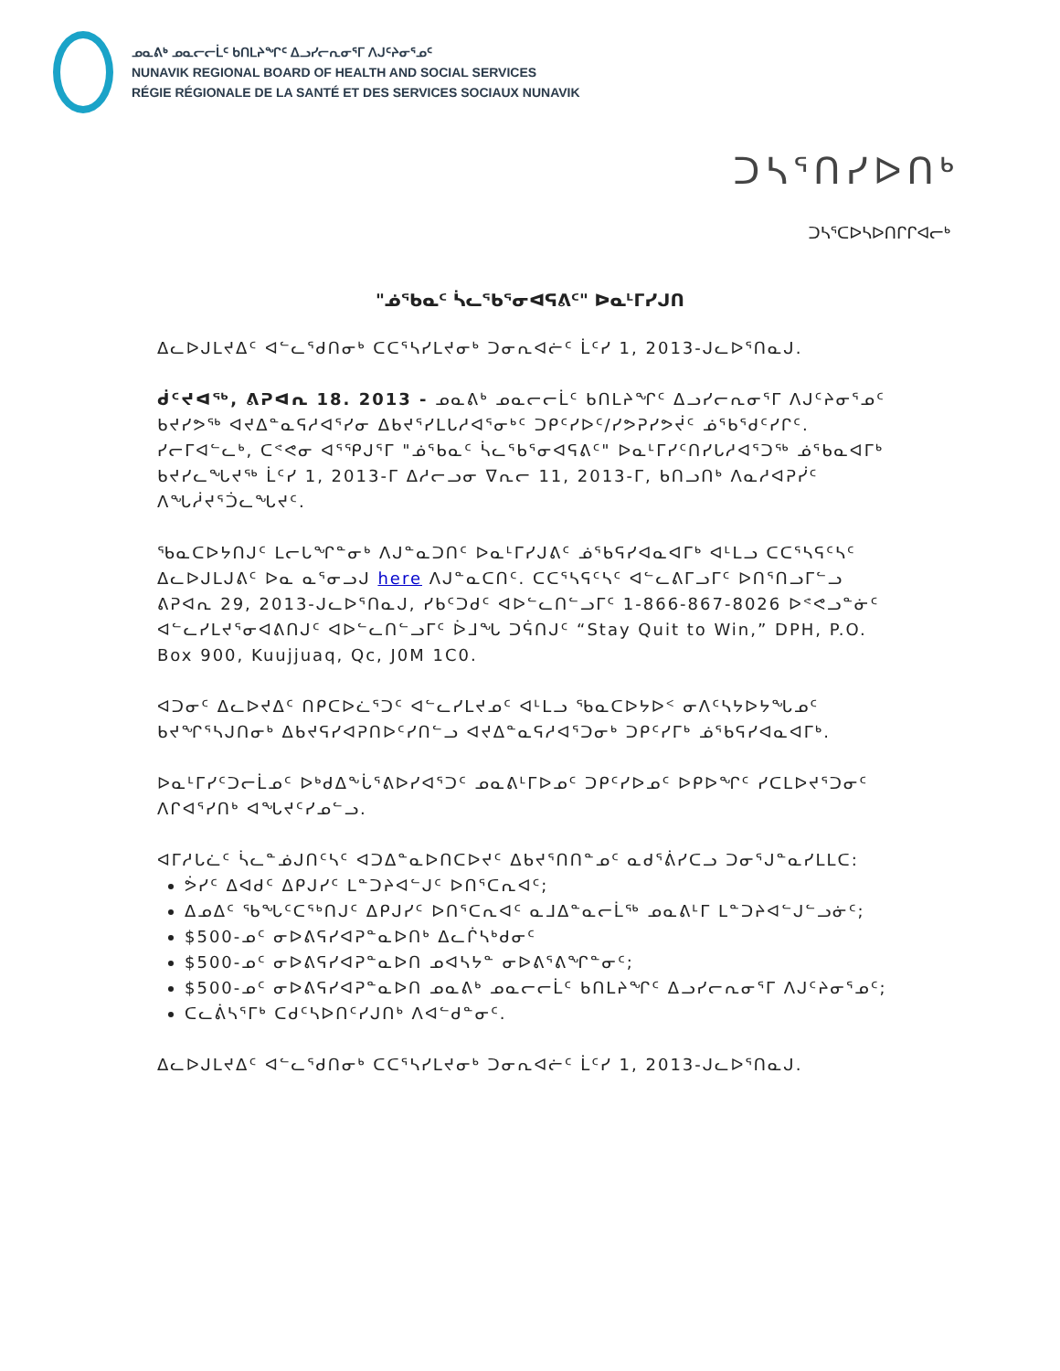ᓄᓇᕕᒃ ᓄᓇᓕᓕᒫᑦ ᑲᑎᒪᔨᖏᑦ ᐃᓗᓯᓕᕆᓂᕐᒥ ᐱᒍᑦᔨᓂᕐᓄᑦ
NUNAVIK REGIONAL BOARD OF HEALTH AND SOCIAL SERVICES
RÉGIE RÉGIONALE DE LA SANTÉ ET DES SERVICES SOCIAUX NUNAVIK
ᑐᓴᕐᑎᓯᐅᑎᒃ
ᑐᓴᕐᑕᐅᓴᐅᑎᒋᒋᐊᓕᒃ
"ᓅᕐᑲᓇᑦ ᓵᓚᕐᑲᕐᓂᐊᕋᕕᑦ" ᐅᓇᒻᒥᓯᒍᑎ
ᐃᓚᐅᒍᒪᔪᐃᑦ ᐊᓪᓚᕐᑯᑎᓂᒃ ᑕᑕᕐᓴᓯᒪᔪᓂᒃ ᑐᓂᕆᐊᓖᑦ ᒫᑦᓯ 1, 2013-ᒍᓚᐅᕐᑎᓇᒍ.
ᑰᑦᔪᐊᖅ, ᕕᕈᐊᕆ 18. 2013 - ᓄᓇᕕᒃ ᓄᓇᓕᓕᒫᑦ ᑲᑎᒪᔨᖏᑦ ᐃᓗᓯᓕᕆᓂᕐᒥ ᐱᒍᑦᔨᓂᕐᓄᑦ ᑲᔪᓯᕗᖅ ᐊᔪᐃᓐᓇᕋᓱᐊᕐᓯᓂ ᐃᑲᔪᕐᓯᒪᒐᓱᐊᕐᓂᒃᑦ ᑐᑭᑦᓯᐅᑦ/ᓯᕗᕈᓯᕗᔫᑦ ᓅᕐᑲᕐᑯᑦᓯᒋᑦ. ᓯᓕᒥᐊᓪᓚᒃ, ᑕᕝᕙᓂ ᐊᕐᕿᒍᕐᒥ "ᓅᕐᑲᓇᑦ ᓵᓚᕐᑲᕐᓂᐊᕋᕕᑦ" ᐅᓇᒻᒥᓯᑦᑎᓯᒐᓱᐊᕐᑐᖅ ᓅᕐᑲᓇᐊᒥᒃ ᑲᔪᓯᓚᖓᔪᖅ ᒫᑦᓯ 1, 2013-ᒥ ᐃᓱᓕᓗᓂ ᐁᕆᓕ 11, 2013-ᒥ, ᑲᑎᓗᑎᒃ ᐱᓇᓱᐊᕈᓰᑦ ᐱᖓᓲᔪᕐᑑᓚᖓᔪᑦ.
ᖃᓇᑕᐅᔭᑎᒍᑦ ᒪᓕᒐᖏᓐᓂᒃ ᐱᒍᓐᓇᑐᑎᑦ ᐅᓇᒻᒥᓯᒍᕕᑦ ᓅᕐᑲᕋᓯᐊᓇᐊᒥᒃ ᐊᒻᒪᓗ ᑕᑕᕐᓴᕋᑦᓴᑦ ᐃᓚᐅᒍᒪᒍᕕᑦ ᐅᓇ ᓇᕐᓂᓗᒍ here ᐱᒍᓐᓇᑕᑎᑦ. ᑕᑕᕐᓴᕋᑦᓴᑦ ᐊᓪᓚᕕᒥᓗᒥᑦ ᐅᑎᕐᑎᓗᒥᓪᓗ ᕕᕈᐊᕆ 29, 2013-ᒍᓚᐅᕐᑎᓇᒍ, ᓯᑲᑦᑐᑯᑦ ᐊᐅᓪᓚᑎᓪᓗᒥᑦ 1-866-867-8026 ᐅᕝᕙᓗᓐᓃᑦ ᐊᓪᓚᓯᒪᔪᕐᓂᐊᕕᑎᒍᑦ ᐊᐅᓪᓚᑎᓪᓗᒥᑦ ᐆᒧᖓ ᑐᕌᑎᒍᑦ “Stay Quit to Win,” DPH, P.O. Box 900, Kuujjuaq, Qc, J0M 1C0.
ᐊᑐᓂᑦ ᐃᓚᐅᔪᐃᑦ ᑎᑭᑕᐅᓛᕐᑐᑦ ᐊᓪᓚᓯᒪᔪᓄᑦ ᐊᒻᒪᓗ ᖃᓇᑕᐅᔭᐅᑉ ᓂᐱᑦᓴᔭᐅᔭᖓᓄᑦ ᑲᔪᖏᕐᓴᒍᑎᓂᒃ ᐃᑲᔪᕋᓯᐊᕈᑎᐅᑦᓯᑎᓪᓗ ᐊᔪᐃᓐᓇᕋᓱᐊᕐᑐᓂᒃ ᑐᑭᑦᓯᒥᒃ ᓅᕐᑲᕋᓯᐊᓇᐊᒥᒃ.
ᐅᓇᒻᒥᓯᑦᑐᓕᒫᓄᑦ ᐅᒃᑯᐃᖕᒑᕐᕕᐅᓯᐊᕐᑐᑦ ᓄᓇᕕᒻᒥᐅᓄᑦ ᑐᑭᑦᓯᐅᓄᑦ ᐅᑭᐅᖏᑦ ᓯᑕᒪᐅᔪᕐᑐᓂᑦ ᐱᒋᐊᕐᓯᑎᒃ ᐊᖓᔪᑦᓯᓄᓪᓗ.
ᐊᒥᓱᒐᓛᑦ ᓵᓚᓐᓅᒍᑎᑦᓴᑦ ᐊᑐᐃᓐᓇᐅᑎᑕᐅᔪᑦ ᐃᑲᔪᕐᑎᑎᓐᓄᑦ ᓇᑯᕐᕖᓯᑕᓗ ᑐᓂᕐᒍᓐᓇᓯᒪᒪᑕ:
ᕘᓯᑦ ᐃᐊᑯᑦ ᐃᑭᒍᓯᑦ ᒪᓐᑐᔨᐊᓪᒍᑦ ᐅᑎᕐᑕᕆᐊᑦ;
ᐃᓄᐃᑦ ᖃᖓᑦᑕᕐᒃᑎᒍᑦ ᐃᑭᒍᓯᑦ ᐅᑎᕐᑕᕆᐊᑦ ᓇᒧᐃᓐᓇᓕᒫᖅ ᓄᓇᕕᒻᒥ ᒪᓐᑐᔨᐊᓪᒍᓪᓗᓃᑦ;
$500-ᓄᑦ ᓂᐅᕕᕋᓯᐊᕈᓐᓇᐅᑎᒃ ᐃᓚᒌᓴᒃᑯᓂᑦ
$500-ᓄᑦ ᓂᐅᕕᕋᓯᐊᕈᓐᓇᐅᑎ ᓄᐊᓴᔭᓐ ᓂᐅᕕᕐᕕᖏᓐᓂᑦ;
$500-ᓄᑦ ᓂᐅᕕᕋᓯᐊᕈᓐᓇᐅᑎ ᓄᓇᕕᒃ ᓄᓇᓕᓕᒫᑦ ᑲᑎᒪᔨᖏᑦ ᐃᓗᓯᓕᕆᓂᕐᒥ ᐱᒍᑦᔨᓂᕐᓄᑦ;
ᑕᓚᕖᓴᕐᒥᒃ ᑕᑯᑦᓴᐅᑎᑦᓯᒍᑎᒃ ᐱᐊᓪᑯᓐᓂᑦ.
ᐃᓚᐅᒍᒪᔪᐃᑦ ᐊᓪᓚᕐᑯᑎᓂᒃ ᑕᑕᕐᓴᓯᒪᔪᓂᒃ ᑐᓂᕆᐊᓖᑦ ᒫᑦᓯ 1, 2013-ᒍᓚᐅᕐᑎᓇᒍ.